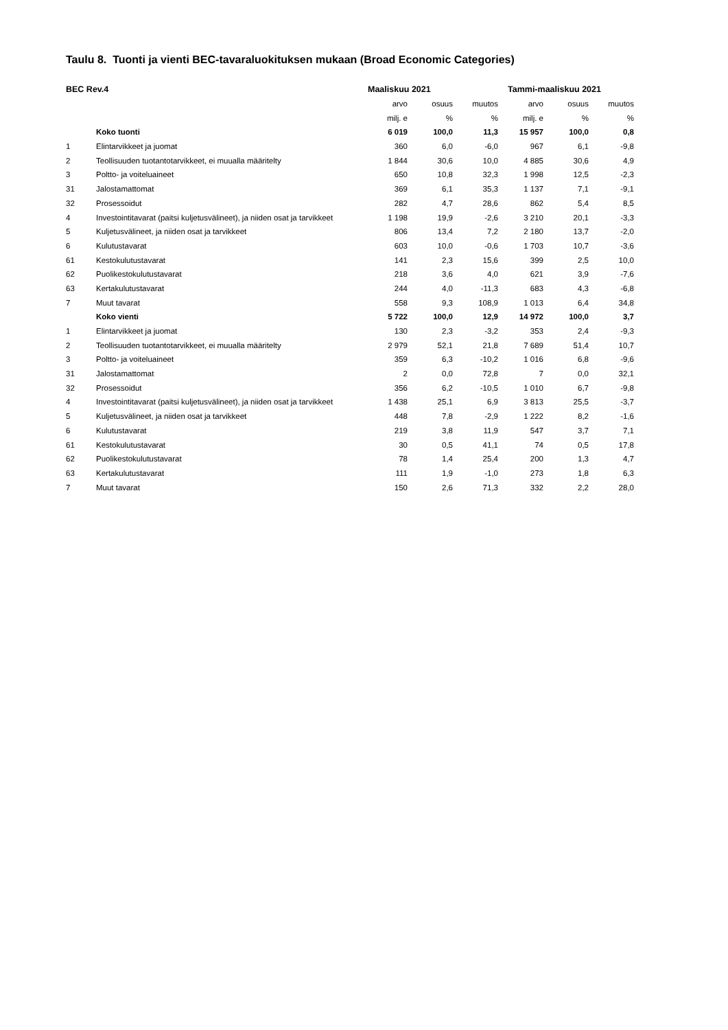Taulu 8. Tuonti ja vienti BEC-tavaraluokituksen mukaan (Broad Economic Categories)
| BEC Rev.4 | | Maaliskuu 2021 | | | Tammi-maaliskuu 2021 | | |
| --- | --- | --- | --- | --- | --- | --- | --- |
| | | arvo | osuus | muutos | arvo | osuus | muutos |
| | | milj. e | % | % | milj. e | % | % |
| | Koko tuonti | 6 019 | 100,0 | 11,3 | 15 957 | 100,0 | 0,8 |
| 1 | Elintarvikkeet ja juomat | 360 | 6,0 | -6,0 | 967 | 6,1 | -9,8 |
| 2 | Teollisuuden tuotantotarvikkeet, ei muualla määritelty | 1 844 | 30,6 | 10,0 | 4 885 | 30,6 | 4,9 |
| 3 | Poltto- ja voiteluaineet | 650 | 10,8 | 32,3 | 1 998 | 12,5 | -2,3 |
| 31 | Jalostamattomat | 369 | 6,1 | 35,3 | 1 137 | 7,1 | -9,1 |
| 32 | Prosessoidut | 282 | 4,7 | 28,6 | 862 | 5,4 | 8,5 |
| 4 | Investointitavarat (paitsi kuljetusvälineet), ja niiden osat ja tarvikkeet | 1 198 | 19,9 | -2,6 | 3 210 | 20,1 | -3,3 |
| 5 | Kuljetusvälineet, ja niiden osat ja tarvikkeet | 806 | 13,4 | 7,2 | 2 180 | 13,7 | -2,0 |
| 6 | Kulutustavarat | 603 | 10,0 | -0,6 | 1 703 | 10,7 | -3,6 |
| 61 | Kestokulutustavarat | 141 | 2,3 | 15,6 | 399 | 2,5 | 10,0 |
| 62 | Puolikestokulutustavarat | 218 | 3,6 | 4,0 | 621 | 3,9 | -7,6 |
| 63 | Kertakulutustavarat | 244 | 4,0 | -11,3 | 683 | 4,3 | -6,8 |
| 7 | Muut tavarat | 558 | 9,3 | 108,9 | 1 013 | 6,4 | 34,8 |
| | Koko vienti | 5 722 | 100,0 | 12,9 | 14 972 | 100,0 | 3,7 |
| 1 | Elintarvikkeet ja juomat | 130 | 2,3 | -3,2 | 353 | 2,4 | -9,3 |
| 2 | Teollisuuden tuotantotarvikkeet, ei muualla määritelty | 2 979 | 52,1 | 21,8 | 7 689 | 51,4 | 10,7 |
| 3 | Poltto- ja voiteluaineet | 359 | 6,3 | -10,2 | 1 016 | 6,8 | -9,6 |
| 31 | Jalostamattomat | 2 | 0,0 | 72,8 | 7 | 0,0 | 32,1 |
| 32 | Prosessoidut | 356 | 6,2 | -10,5 | 1 010 | 6,7 | -9,8 |
| 4 | Investointitavarat (paitsi kuljetusvälineet), ja niiden osat ja tarvikkeet | 1 438 | 25,1 | 6,9 | 3 813 | 25,5 | -3,7 |
| 5 | Kuljetusvälineet, ja niiden osat ja tarvikkeet | 448 | 7,8 | -2,9 | 1 222 | 8,2 | -1,6 |
| 6 | Kulutustavarat | 219 | 3,8 | 11,9 | 547 | 3,7 | 7,1 |
| 61 | Kestokulutustavarat | 30 | 0,5 | 41,1 | 74 | 0,5 | 17,8 |
| 62 | Puolikestokulutustavarat | 78 | 1,4 | 25,4 | 200 | 1,3 | 4,7 |
| 63 | Kertakulutustavarat | 111 | 1,9 | -1,0 | 273 | 1,8 | 6,3 |
| 7 | Muut tavarat | 150 | 2,6 | 71,3 | 332 | 2,2 | 28,0 |